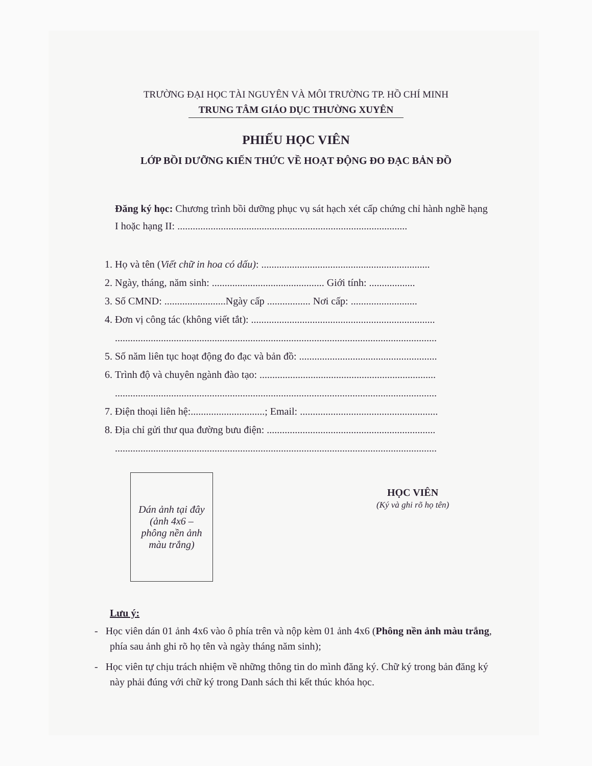TRƯỜNG ĐẠI HỌC TÀI NGUYÊN VÀ MÔI TRƯỜNG TP. HỒ CHÍ MINH
TRUNG TÂM GIÁO DỤC THƯỜNG XUYÊN
PHIẾU HỌC VIÊN
LỚP BỒI DƯỠNG KIẾN THỨC VỀ HOẠT ĐỘNG ĐO ĐẠC BẢN ĐỒ
Đăng ký học: Chương trình bồi dưỡng phục vụ sát hạch xét cấp chứng chỉ hành nghề hạng I hoặc hạng II: ..........................................................................................
1. Họ và tên (Viết chữ in hoa có dấu): ..................................................................
2. Ngày, tháng, năm sinh: ............................................ Giới tính: ..................
3. Số CMND: ........................Ngày cấp ................. Nơi cấp: ..........................
4. Đơn vị công tác (không viết tắt): ........................................................................
..............................................................................................................................
5. Số năm liên tục hoạt động đo đạc và bản đồ: ......................................................
6. Trình độ và chuyên ngành đào tạo: .....................................................................
..............................................................................................................................
7. Điện thoại liên hệ:.............................; Email: ......................................................
8. Địa chỉ gửi thư qua đường bưu điện: ..................................................................
..............................................................................................................................
Dán ảnh tại đây
(ảnh 4x6 –
phông nền ảnh
màu trắng)
HỌC VIÊN
(Ký và ghi rõ họ tên)
Lưu ý:
- Học viên dán 01 ảnh 4x6 vào ô phía trên và nộp kèm 01 ảnh 4x6 (Phông nền ảnh màu trắng, phía sau ảnh ghi rõ họ tên và ngày tháng năm sinh);
- Học viên tự chịu trách nhiệm về những thông tin do mình đăng ký. Chữ ký trong bản đăng ký này phải đúng với chữ ký trong Danh sách thi kết thúc khóa học.